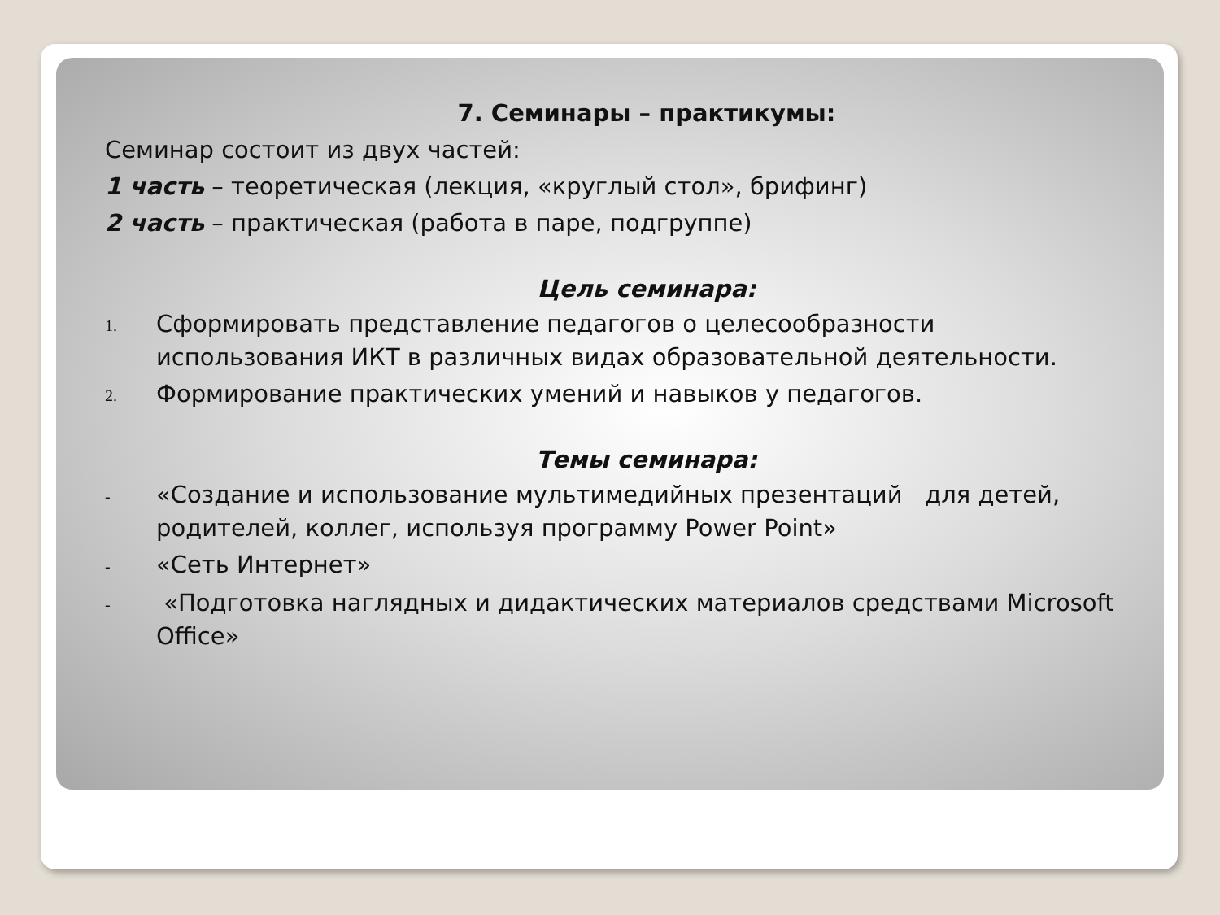7. Семинары – практикумы:
Семинар состоит из двух частей:
1 часть – теоретическая (лекция, «круглый стол», брифинг)
2 часть – практическая (работа в паре, подгруппе)
Цель семинара:
1. Сформировать представление педагогов о целесообразности использования ИКТ в различных видах образовательной деятельности.
2. Формирование практических умений и навыков у педагогов.
Темы семинара:
- «Создание и использование мультимедийных презентаций для детей, родителей, коллег, используя программу Power Point»
- «Сеть Интернет»
- «Подготовка наглядных и дидактических материалов средствами Microsoft Office»